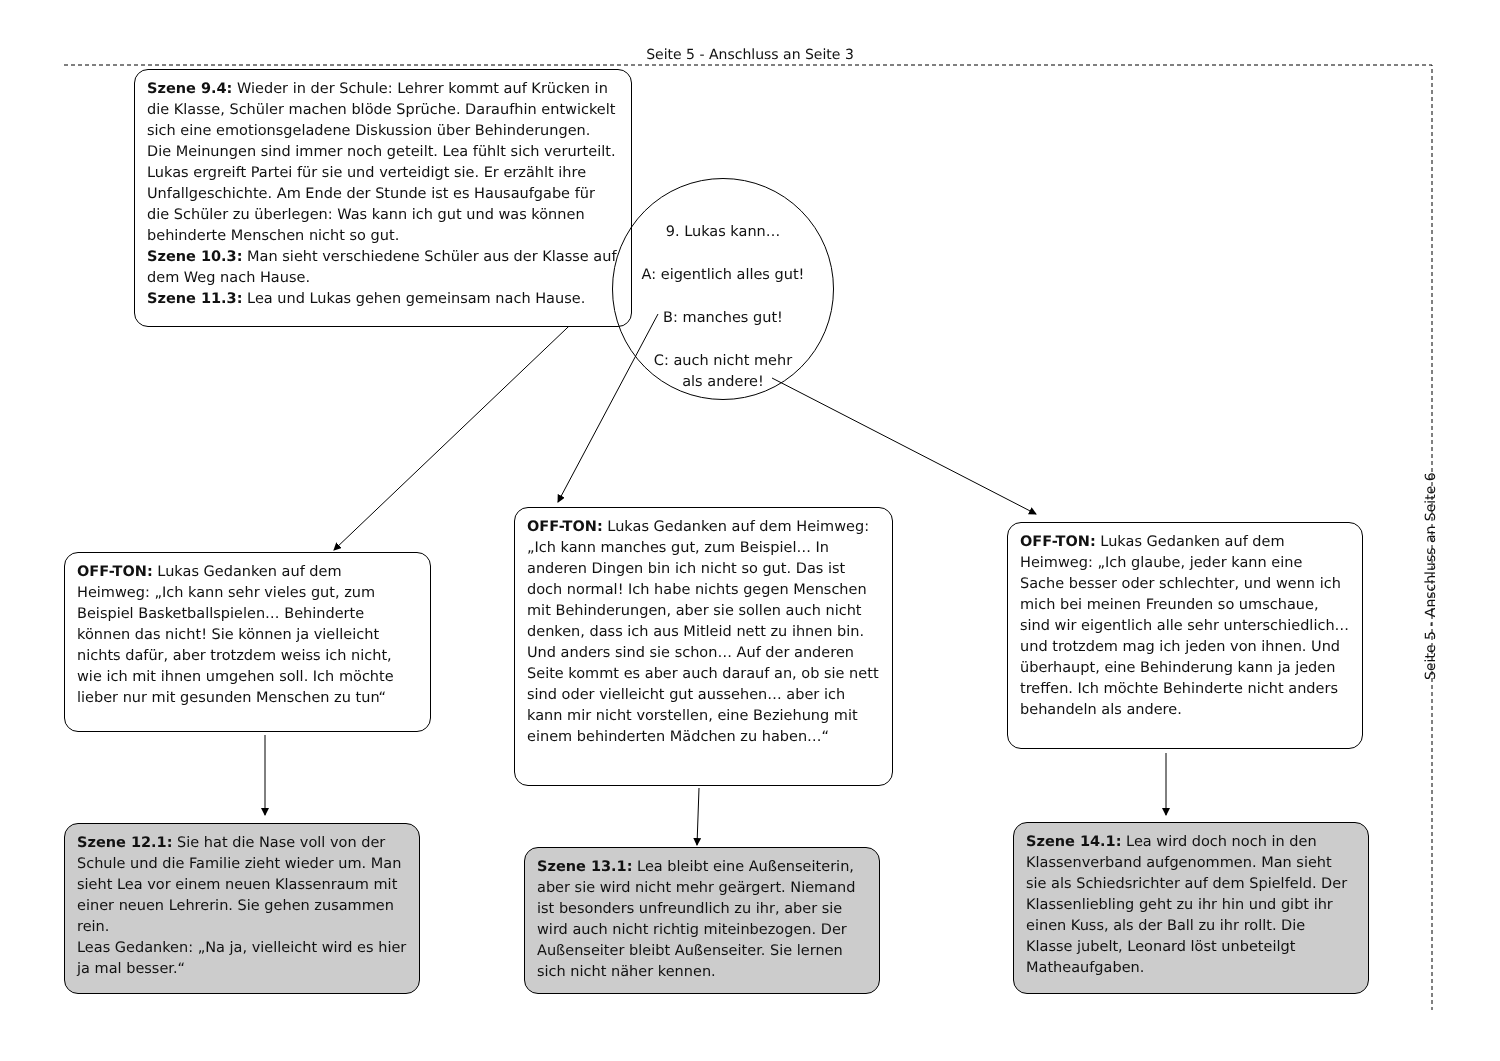Seite 5 - Anschluss an Seite 3
Szene 9.4: Wieder in der Schule: Lehrer kommt auf Krücken in die Klasse, Schüler machen blöde Sprüche. Daraufhin entwickelt sich eine emotionsgeladene Diskussion über Behinderungen. Die Meinungen sind immer noch geteilt. Lea fühlt sich verurteilt. Lukas ergreift Partei für sie und verteidigt sie. Er erzählt ihre Unfallgeschichte. Am Ende der Stunde ist es Hausaufgabe für die Schüler zu überlegen: Was kann ich gut und was können behinderte Menschen nicht so gut.
Szene 10.3: Man sieht verschiedene Schüler aus der Klasse auf dem Weg nach Hause.
Szene 11.3: Lea und Lukas gehen gemeinsam nach Hause.
9. Lukas kann…
A: eigentlich alles gut!
B: manches gut!
C: auch nicht mehr
als andere!
OFF-TON: Lukas Gedanken auf dem Heimweg: „Ich kann sehr vieles gut, zum Beispiel Basketballspielen… Behinderte können das nicht! Sie können ja vielleicht nichts dafür, aber trotzdem weiss ich nicht, wie ich mit ihnen umgehen soll. Ich möchte lieber nur mit gesunden Menschen zu tun“
OFF-TON: Lukas Gedanken auf dem Heimweg: „Ich kann manches gut, zum Beispiel… In anderen Dingen bin ich nicht so gut. Das ist doch normal! Ich habe nichts gegen Menschen mit Behinderungen, aber sie sollen auch nicht denken, dass ich aus Mitleid nett zu ihnen bin. Und anders sind sie schon… Auf der anderen Seite kommt es aber auch darauf an, ob sie nett sind oder vielleicht gut aussehen… aber ich kann mir nicht vorstellen, eine Beziehung mit einem behinderten Mädchen zu haben…“
OFF-TON: Lukas Gedanken auf dem Heimweg: „Ich glaube, jeder kann eine Sache besser oder schlechter, und wenn ich mich bei meinen Freunden so umschaue, sind wir eigentlich alle sehr unterschiedlich…und trotzdem mag ich jeden von ihnen. Und überhaupt, eine Behinderung kann ja jeden treffen. Ich möchte Behinderte nicht anders behandeln als andere.
Szene 12.1: Sie hat die Nase voll von der Schule und die Familie zieht wieder um. Man sieht Lea vor einem neuen Klassenraum mit einer neuen Lehrerin. Sie gehen zusammen rein.
Leas Gedanken: „Na ja, vielleicht wird es hier ja mal besser.“
Szene 13.1: Lea bleibt eine Außenseiterin, aber sie wird nicht mehr geärgert. Niemand ist besonders unfreundlich zu ihr, aber sie wird auch nicht richtig miteinbezogen. Der Außenseiter bleibt Außenseiter. Sie lernen sich nicht näher kennen.
Szene 14.1: Lea wird doch noch in den Klassenverband aufgenommen. Man sieht sie als Schiedsrichter auf dem Spielfeld. Der Klassenliebling geht zu ihr hin und gibt ihr einen Kuss, als der Ball zu ihr rollt. Die Klasse jubelt, Leonard löst unbeteilgt Matheaufgaben.
Seite 5 - Anschluss an Seite 6